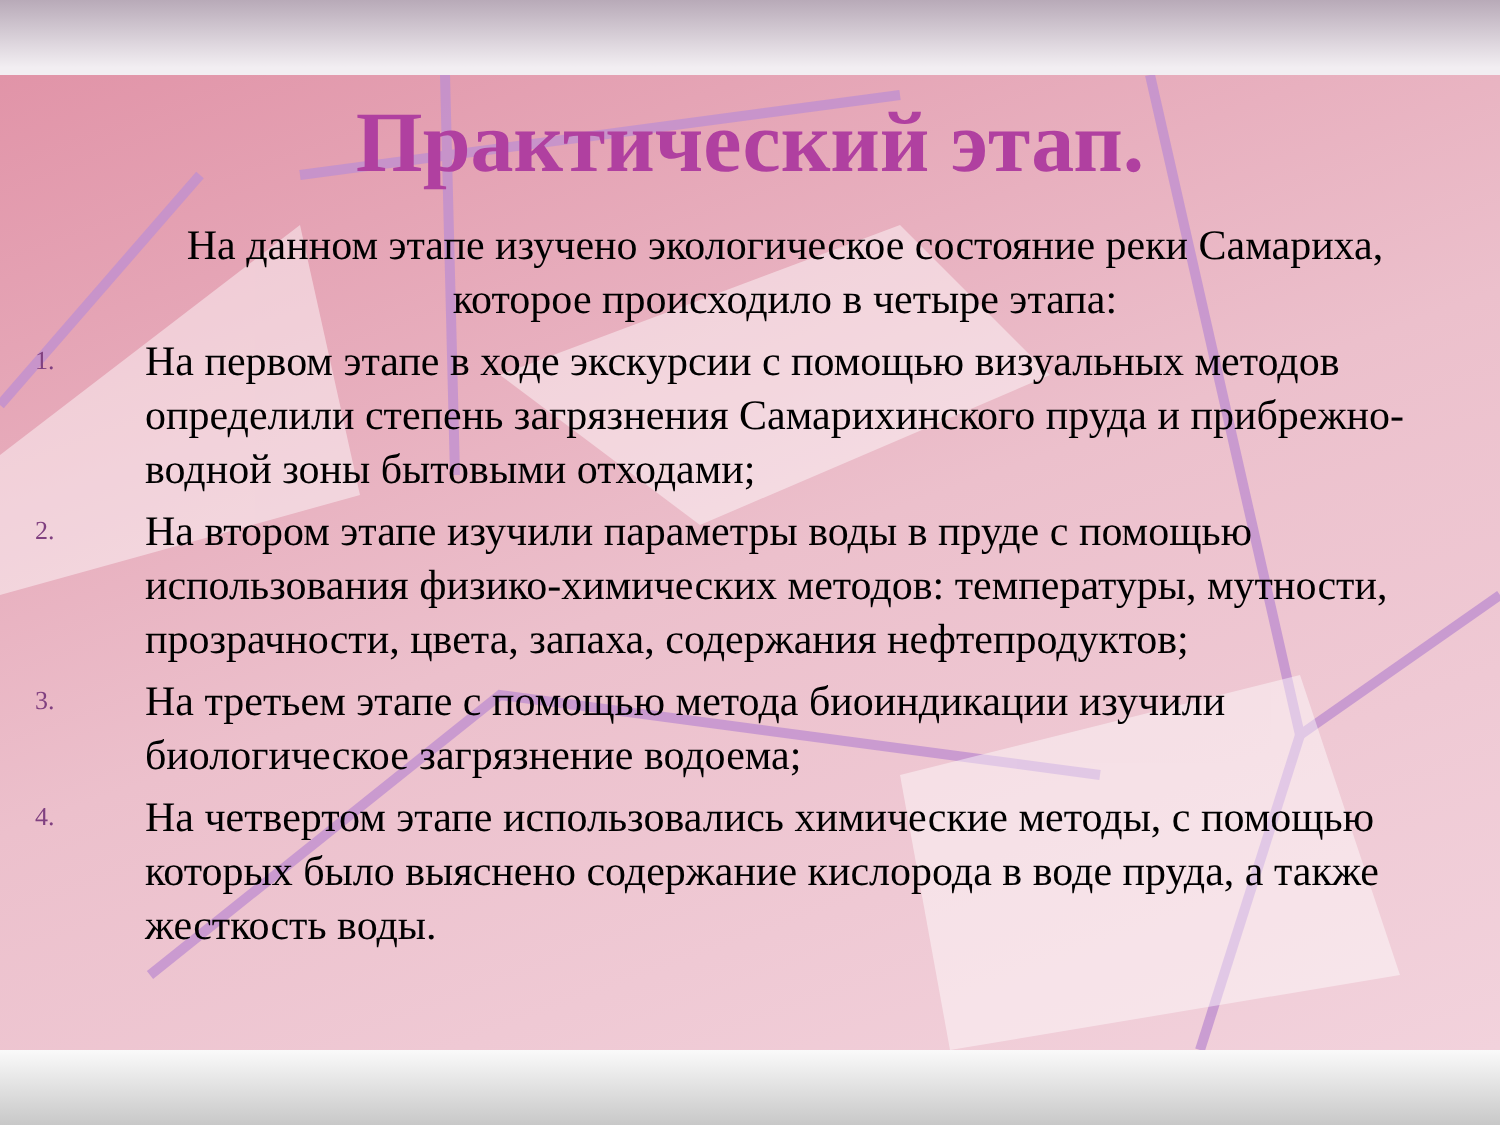Практический этап.
На данном этапе изучено экологическое состояние реки Самариха, которое происходило в четыре этапа:
1.
На первом этапе в ходе экскурсии с помощью визуальных методов определили степень загрязнения Самарихинского пруда и прибрежно-водной зоны бытовыми отходами;
2.
На втором этапе изучили параметры воды в пруде с помощью использования физико-химических методов: температуры, мутности, прозрачности, цвета, запаха, содержания нефтепродуктов;
3.
На третьем этапе с помощью метода биоиндикации изучили биологическое загрязнение водоема;
4.
На четвертом этапе использовались химические методы, с помощью которых было выяснено содержание кислорода в воде пруда, а также жесткость воды.